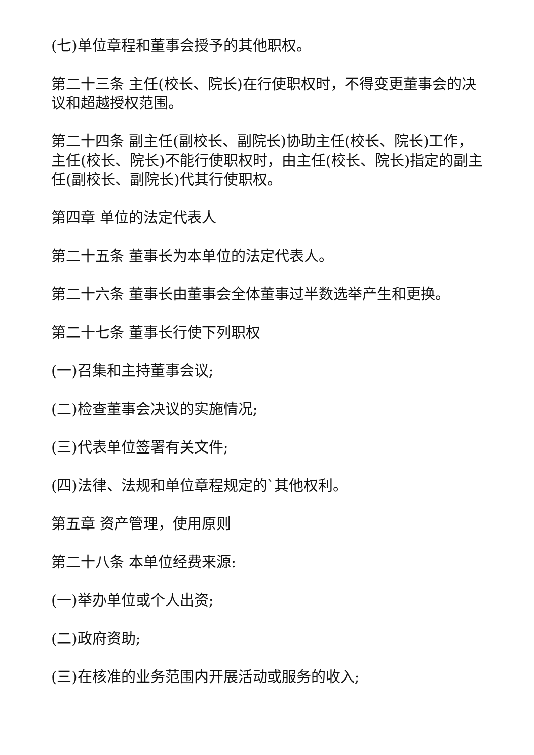(七)单位章程和董事会授予的其他职权。
第二十三条 主任(校长、院长)在行使职权时，不得变更董事会的决议和超越授权范围。
第二十四条 副主任(副校长、副院长)协助主任(校长、院长)工作，主任(校长、院长)不能行使职权时，由主任(校长、院长)指定的副主任(副校长、副院长)代其行使职权。
第四章 单位的法定代表人
第二十五条 董事长为本单位的法定代表人。
第二十六条 董事长由董事会全体董事过半数选举产生和更换。
第二十七条 董事长行使下列职权
(一)召集和主持董事会议;
(二)检查董事会决议的实施情况;
(三)代表单位签署有关文件;
(四)法律、法规和单位章程规定的`其他权利。
第五章 资产管理，使用原则
第二十八条 本单位经费来源:
(一)举办单位或个人出资;
(二)政府资助;
(三)在核准的业务范围内开展活动或服务的收入;